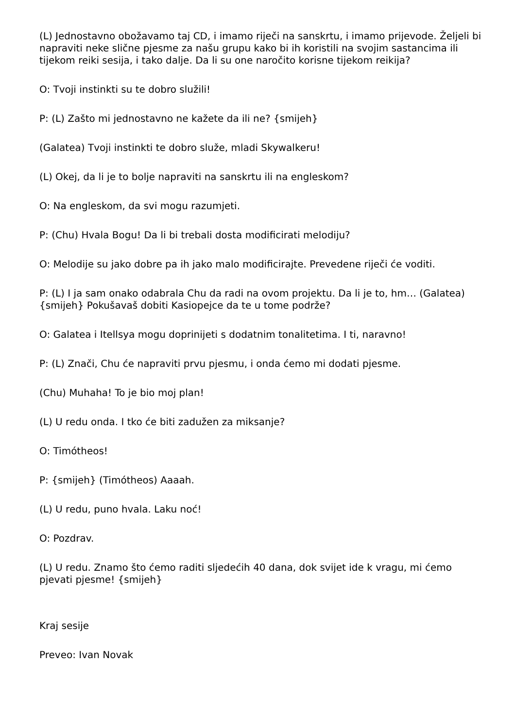(L) Jednostavno obožavamo taj CD, i imamo riječi na sanskrtu, i imamo prijevode. Željeli bi napraviti neke slične pjesme za našu grupu kako bi ih koristili na svojim sastancima ili tijekom reiki sesija, i tako dalje. Da li su one naročito korisne tijekom reikija?
O: Tvoji instinkti su te dobro služili!
P: (L) Zašto mi jednostavno ne kažete da ili ne? {smijeh}
(Galatea) Tvoji instinkti te dobro služe, mladi Skywalkeru!
(L) Okej, da li je to bolje napraviti na sanskrtu ili na engleskom?
O: Na engleskom, da svi mogu razumjeti.
P: (Chu) Hvala Bogu! Da li bi trebali dosta modificirati melodiju?
O: Melodije su jako dobre pa ih jako malo modificirajte. Prevedene riječi će voditi.
P: (L) I ja sam onako odabrala Chu da radi na ovom projektu. Da li je to, hm… (Galatea) {smijeh} Pokušavaš dobiti Kasiopejce da te u tome podrže?
O: Galatea i Itellsya mogu doprinijeti s dodatnim tonalitetima. I ti, naravno!
P: (L) Znači, Chu će napraviti prvu pjesmu, i onda ćemo mi dodati pjesme.
(Chu) Muhaha! To je bio moj plan!
(L) U redu onda. I tko će biti zadužen za miksanje?
O: Timótheos!
P: {smijeh} (Timótheos) Aaaah.
(L) U redu, puno hvala. Laku noć!
O: Pozdrav.
(L) U redu. Znamo što ćemo raditi sljedećih 40 dana, dok svijet ide k vragu, mi ćemo pjevati pjesme! {smijeh}
Kraj sesije
Preveo: Ivan Novak